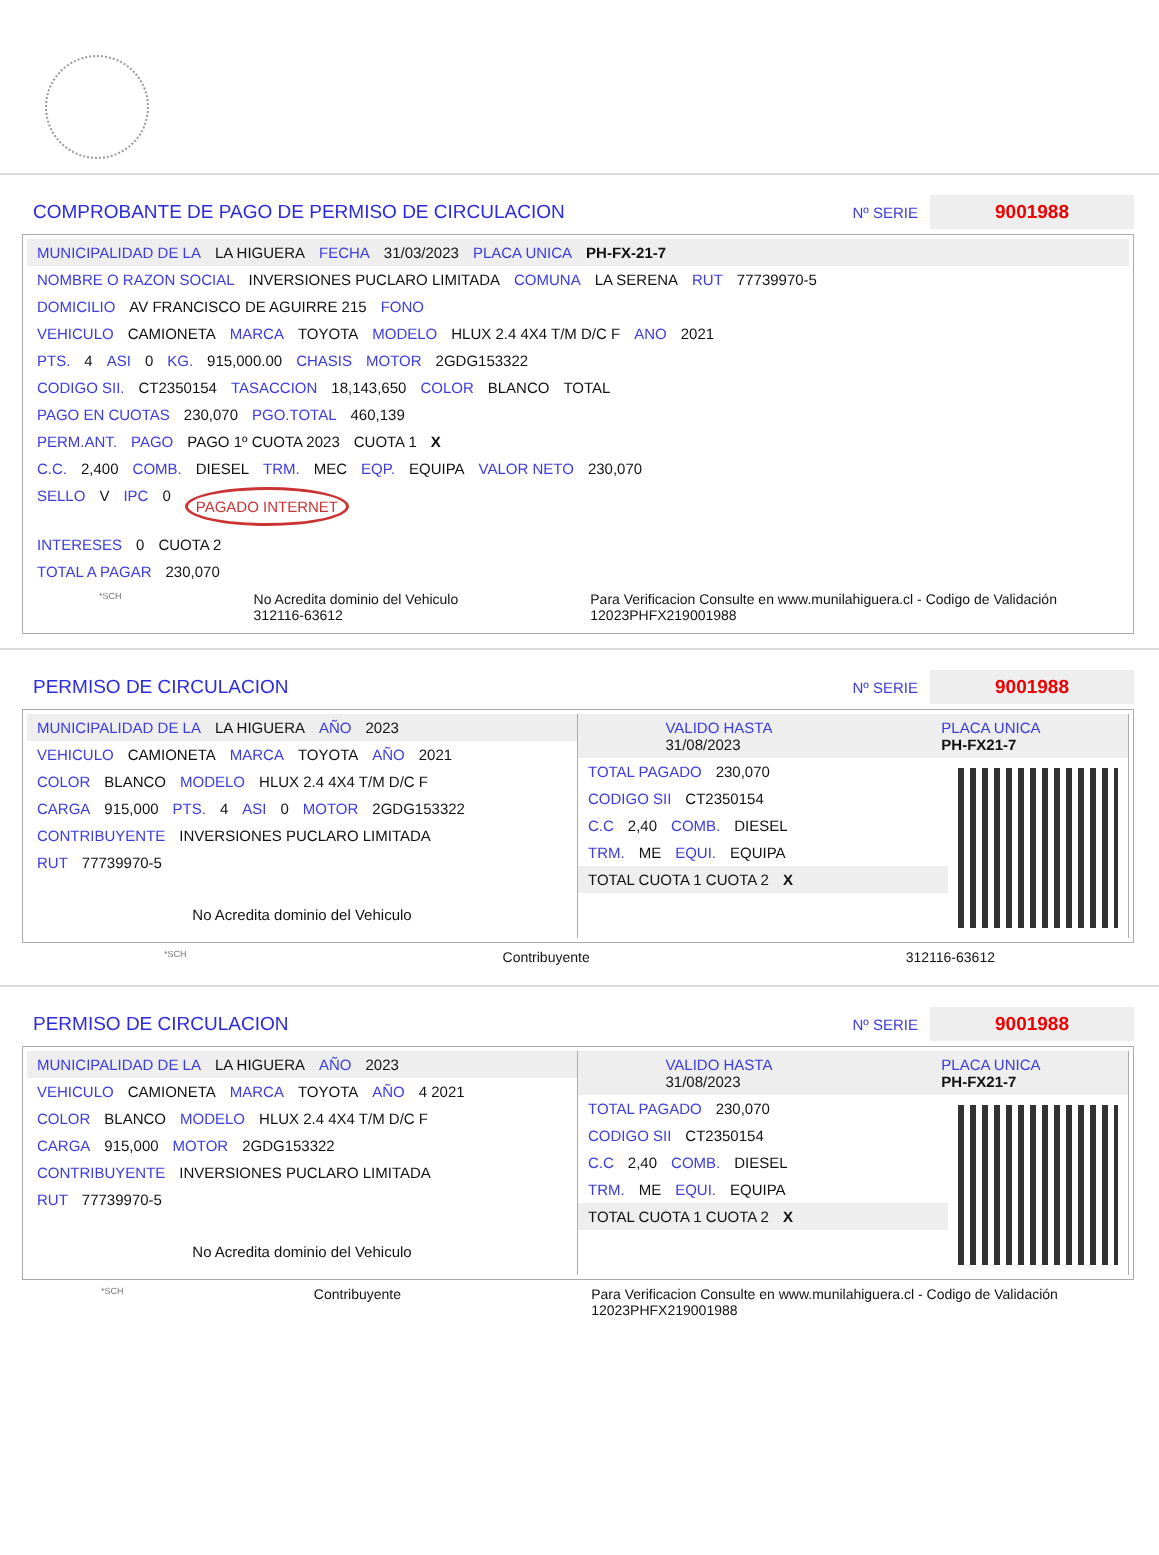COMPROBANTE DE PAGO DE PERMISO DE CIRCULACION
Nº SERIE 9001988
MUNICIPALIDAD DE LA LA HIGUERA FECHA 31/03/2023 PLACA UNICA PH-FX-21-7
NOMBRE O RAZON SOCIAL INVERSIONES PUCLARO LIMITADA COMUNA LA SERENA RUT 77739970-5
DOMICILIO AV FRANCISCO DE AGUIRRE 215 FONO
VEHICULO CAMIONETA MARCA TOYOTA MODELO HLUX 2.4 4X4 T/M D/C F ANO 2021
PTS. 4 ASI 0 KG. 915,000.00 CHASIS MOTOR 2GDG153322
CODIGO SII. CT2350154 TASACCION 18,143,650 COLOR BLANCO TOTAL
PAGO EN CUOTAS 230,070 PGO.TOTAL 460,139
PERM.ANT. PAGO PAGO 1º CUOTA 2023 CUOTA 1 X
C.C. 2,400 COMB. DIESEL TRM. MEC EQP. EQUIPA VALOR NETO 230,070
SELLO V IPC 0 PAGADO INTERNET
INTERESES 0 CUOTA 2
TOTAL A PAGAR 230,070
*SCH No Acredita dominio del Vehiculo
312116-63612 Para Verificacion Consulte en www.munilahiguera.cl - Codigo de Validación
12023PHFX219001988
PERMISO DE CIRCULACION
Nº SERIE 9001988
MUNICIPALIDAD DE LA LA HIGUERA AÑO 2023
VEHICULO CAMIONETA MARCA TOYOTA AÑO 2021
COLOR BLANCO MODELO HLUX 2.4 4X4 T/M D/C F
CARGA 915,000 PTS. 4 ASI 0 MOTOR 2GDG153322
CONTRIBUYENTE INVERSIONES PUCLARO LIMITADA
RUT 77739970-5
No Acredita dominio del Vehiculo
VALIDO HASTA
31/08/2023 PLACA UNICA
PH-FX21-7
TOTAL PAGADO 230,070
CODIGO SII CT2350154
C.C 2,40 COMB. DIESEL
TRM. ME EQUI. EQUIPA
TOTAL CUOTA 1 CUOTA 2
X
*SCH Contribuyente 312116-63612
PERMISO DE CIRCULACION
Nº SERIE 9001988
MUNICIPALIDAD DE LA LA HIGUERA AÑO 2023
VEHICULO CAMIONETA MARCA TOYOTA AÑO 4 2021
COLOR BLANCO MODELO HLUX 2.4 4X4 T/M D/C F
CARGA 915,000 MOTOR 2GDG153322
CONTRIBUYENTE INVERSIONES PUCLARO LIMITADA
RUT 77739970-5
No Acredita dominio del Vehiculo
VALIDO HASTA
31/08/2023 PLACA UNICA
PH-FX21-7
TOTAL PAGADO 230,070
CODIGO SII CT2350154
C.C 2,40 COMB. DIESEL
TRM. ME EQUI. EQUIPA
TOTAL CUOTA 1 CUOTA 2
X
*SCH Contribuyente Para Verificacion Consulte en www.munilahiguera.cl - Codigo de Validación
12023PHFX219001988